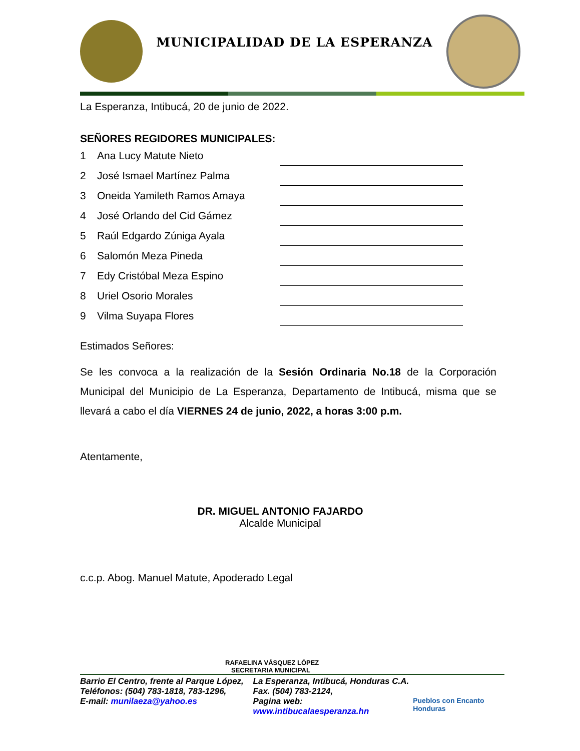MUNICIPALIDAD DE LA ESPERANZA
La Esperanza, Intibucá, 20 de junio de 2022.
SEÑORES REGIDORES MUNICIPALES:
| 1 | Ana Lucy Matute Nieto | |
| 2 | José Ismael Martínez Palma | |
| 3 | Oneida Yamileth Ramos Amaya | |
| 4 | José Orlando del Cid Gámez | |
| 5 | Raúl Edgardo Zúniga Ayala | |
| 6 | Salomón Meza Pineda | |
| 7 | Edy Cristóbal Meza Espino | |
| 8 | Uriel Osorio Morales | |
| 9 | Vilma Suyapa Flores | |
Estimados Señores:
Se les convoca a la realización de la Sesión Ordinaria No.18 de la Corporación Municipal del Municipio de La Esperanza, Departamento de Intibucá, misma que se llevará a cabo el día VIERNES 24 de junio, 2022, a horas 3:00 p.m.
Atentamente,
DR. MIGUEL ANTONIO FAJARDO
Alcalde Municipal
c.c.p. Abog. Manuel Matute, Apoderado Legal
RAFAELINA VÁSQUEZ LÓPEZ
SECRETARIA MUNICIPAL
Barrio El Centro, frente al Parque López,
Teléfonos: (504) 783-1818, 783-1296,
E-mail: munilaeza@yahoo.es
La Esperanza, Intibucá, Honduras C.A.
Fax. (504) 783-2124,
Pagina web: www.intibucalaesperanza.hn
Pueblos con Encanto Honduras